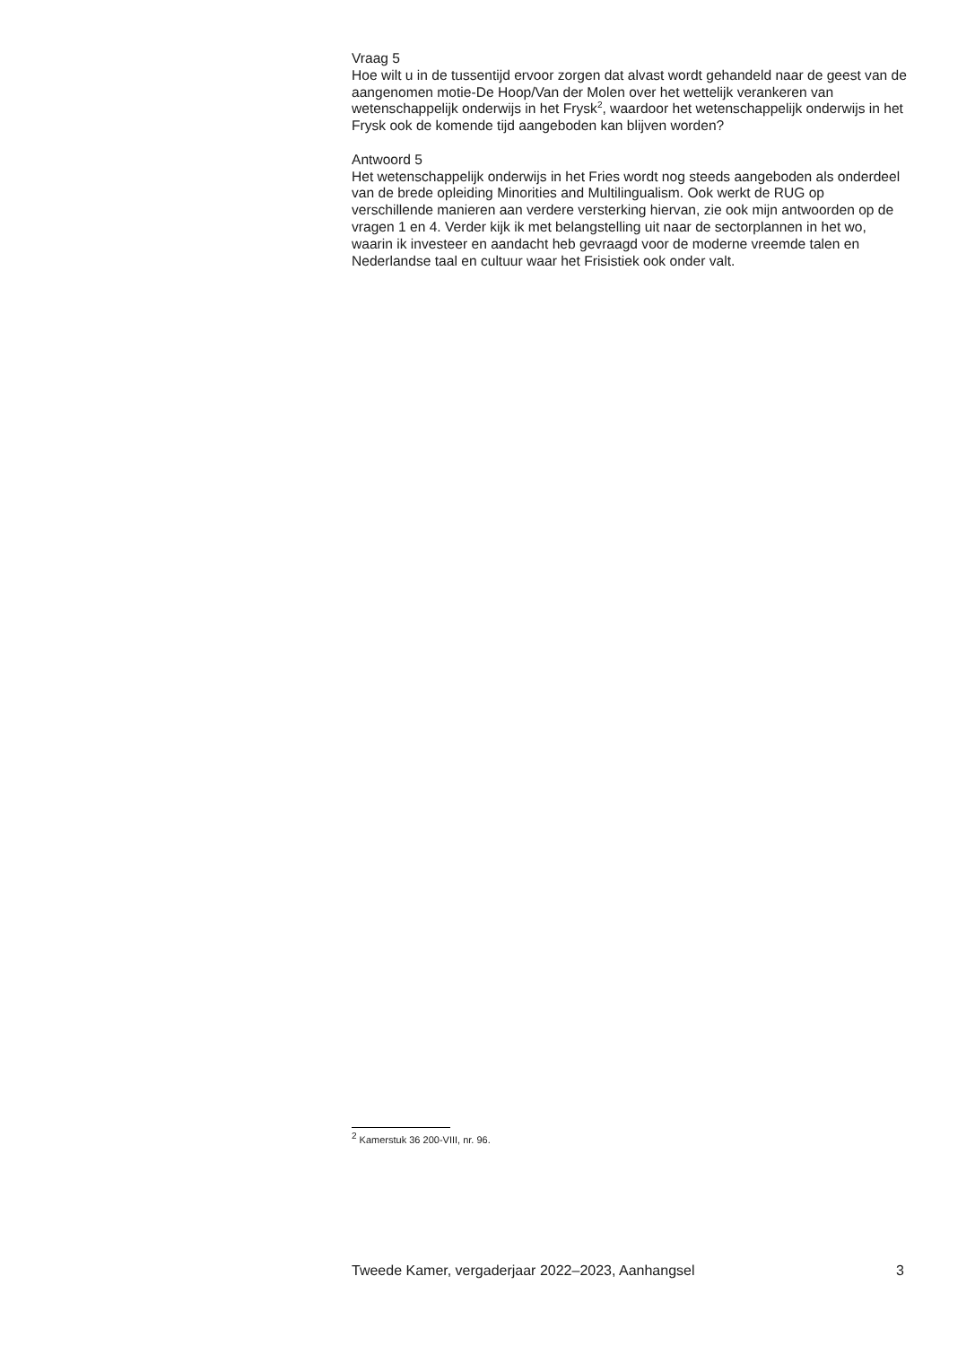Vraag 5
Hoe wilt u in de tussentijd ervoor zorgen dat alvast wordt gehandeld naar de geest van de aangenomen motie-De Hoop/Van der Molen over het wettelijk verankeren van wetenschappelijk onderwijs in het Frysk<sup>2</sup>, waardoor het wetenschappelijk onderwijs in het Frysk ook de komende tijd aangeboden kan blijven worden?
Antwoord 5
Het wetenschappelijk onderwijs in het Fries wordt nog steeds aangeboden als onderdeel van de brede opleiding Minorities and Multilingualism. Ook werkt de RUG op verschillende manieren aan verdere versterking hiervan, zie ook mijn antwoorden op de vragen 1 en 4. Verder kijk ik met belangstelling uit naar de sectorplannen in het wo, waarin ik investeer en aandacht heb gevraagd voor de moderne vreemde talen en Nederlandse taal en cultuur waar het Frisistiek ook onder valt.
<sup>2</sup> Kamerstuk 36 200-VIII, nr. 96.
Tweede Kamer, vergaderjaar 2022–2023, Aanhangsel 3